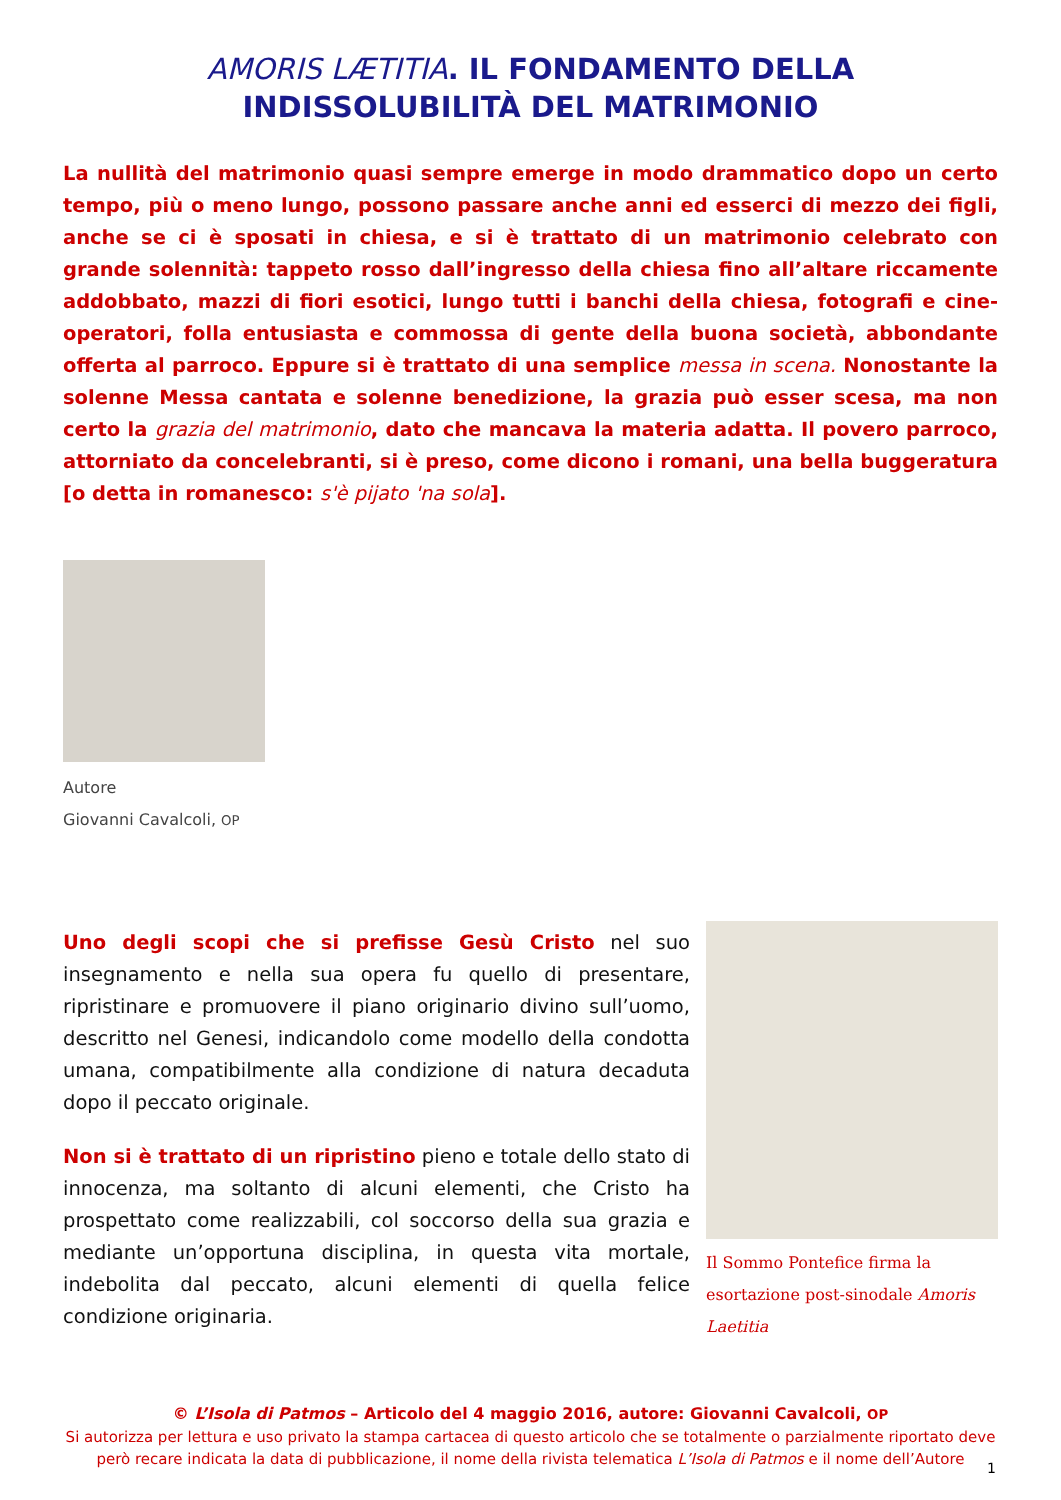AMORIS LÆTITIA. IL FONDAMENTO DELLA
INDISSOLUBILITÀ DEL MATRIMONIO
La nullità del matrimonio quasi sempre emerge in modo drammatico dopo un certo tempo, più o meno lungo, possono passare anche anni ed esserci di mezzo dei figli, anche se ci è sposati in chiesa, e si è trattato di un matrimonio celebrato con grande solennità: tappeto rosso dall’ingresso della chiesa fino all’altare riccamente addobbato, mazzi di fiori esotici, lungo tutti i banchi della chiesa, fotografi e cine-operatori, folla entusiasta e commossa di gente della buona società, abbondante offerta al parroco. Eppure si è trattato di una semplice messa in scena. Nonostante la solenne Messa cantata e solenne benedizione, la grazia può esser scesa, ma non certo la grazia del matrimonio, dato che mancava la materia adatta. Il povero parroco, attorniato da concelebranti, si è preso, come dicono i romani, una bella buggeratura [o detta in romanesco: s'è pijato 'na sola].
Autore
Giovanni Cavalcoli, OP
Uno degli scopi che si prefisse Gesù Cristo nel suo insegnamento e nella sua opera fu quello di presentare, ripristinare e promuovere il piano originario divino sull’uomo, descritto nel Genesi, indicandolo come modello della condotta umana, compatibilmente alla condizione di natura decaduta dopo il peccato originale.
Non si è trattato di un ripristino pieno e totale dello stato di innocenza, ma soltanto di alcuni elementi, che Cristo ha prospettato come realizzabili, col soccorso della sua grazia e mediante un’opportuna disciplina, in questa vita mortale, indebolita dal peccato, alcuni elementi di quella felice condizione originaria.
Il Sommo Pontefice firma la esortazione post-sinodale Amoris Laetitia
© L’Isola di Patmos – Articolo del 4 maggio 2016, autore: Giovanni Cavalcoli, OP
Si autorizza per lettura e uso privato la stampa cartacea di questo articolo che se totalmente o parzialmente riportato deve però recare indicata la data di pubblicazione, il nome della rivista telematica L’Isola di Patmos e il nome dell’Autore
1